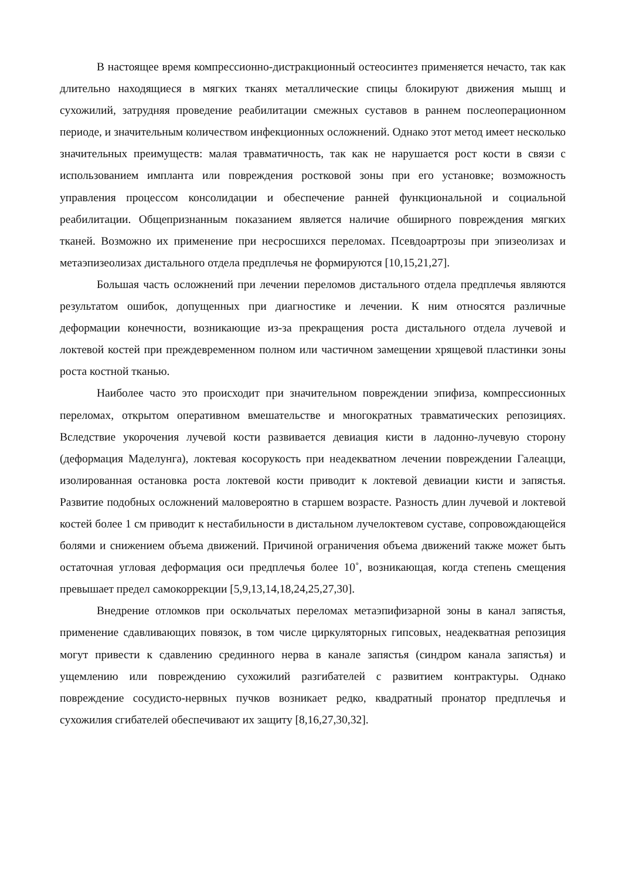В настоящее время компрессионно-дистракционный остеосинтез применяется нечасто, так как длительно находящиеся в мягких тканях металлические спицы блокируют движения мышц и сухожилий, затрудняя проведение реабилитации смежных суставов в раннем послеоперационном периоде, и значительным количеством инфекционных осложнений. Однако этот метод имеет несколько значительных преимуществ: малая травматичность, так как не нарушается рост кости в связи с использованием импланта или повреждения ростковой зоны при его установке; возможность управления процессом консолидации и обеспечение ранней функциональной и социальной реабилитации. Общепризнанным показанием является наличие обширного повреждения мягких тканей. Возможно их применение при несросшихся переломах. Псевдоартрозы при эпизеолизах и метаэпизеолизах дистального отдела предплечья не формируются [10,15,21,27].
Большая часть осложнений при лечении переломов дистального отдела предплечья являются результатом ошибок, допущенных при диагностике и лечении. К ним относятся различные деформации конечности, возникающие из-за прекращения роста дистального отдела лучевой и локтевой костей при преждевременном полном или частичном замещении хрящевой пластинки зоны роста костной тканью.
Наиболее часто это происходит при значительном повреждении эпифиза, компрессионных переломах, открытом оперативном вмешательстве и многократных травматических репозициях. Вследствие укорочения лучевой кости развивается девиация кисти в ладонно-лучевую сторону (деформация Маделунга), локтевая косорукость при неадекватном лечении повреждении Галеацци, изолированная остановка роста локтевой кости приводит к локтевой девиации кисти и запястья. Развитие подобных осложнений маловероятно в старшем возрасте. Разность длин лучевой и локтевой костей более 1 см приводит к нестабильности в дистальном лучелоктевом суставе, сопровождающейся болями и снижением объема движений. Причиной ограничения объема движений также может быть остаточная угловая деформация оси предплечья более 10˚, возникающая, когда степень смещения превышает предел самокоррекции [5,9,13,14,18,24,25,27,30].
Внедрение отломков при оскольчатых переломах метаэпифизарной зоны в канал запястья, применение сдавливающих повязок, в том числе циркуляторных гипсовых, неадекватная репозиция могут привести к сдавлению срединного нерва в канале запястья (синдром канала запястья) и ущемлению или повреждению сухожилий разгибателей с развитием контрактуры. Однако повреждение сосудисто-нервных пучков возникает редко, квадратный пронатор предплечья и сухожилия сгибателей обеспечивают их защиту [8,16,27,30,32].